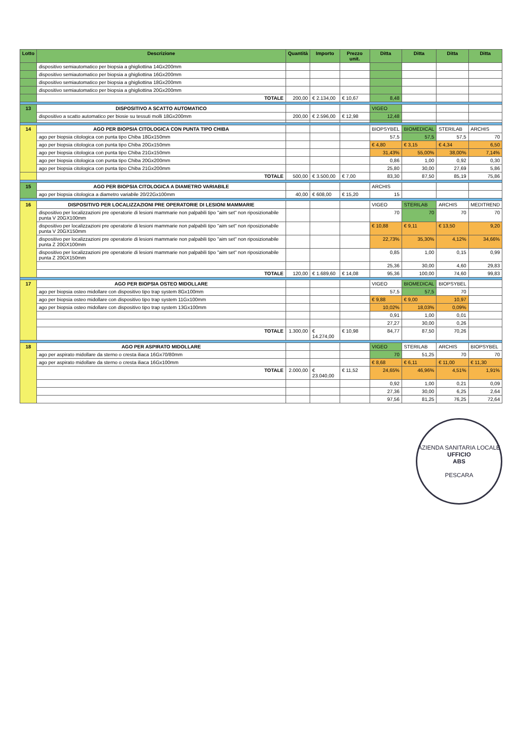| Lotto | Descrizione | Quantità | Importo | Prezzo unit. | Ditta | Ditta | Ditta | Ditta |
| --- | --- | --- | --- | --- | --- | --- | --- | --- |
| | dispositivo semiautomatico per biopsia a ghigliottina 14Gx200mm | | | | | | | |
| | dispositivo semiautomatico per biopsia a ghigliottina 16Gx200mm | | | | | | | |
| | dispositivo semiautomatico per biopsia a ghigliottina 18Gx200mm | | | | | | | |
| | dispositivo semiautomatico per biopsia a ghigliottina 20Gx200mm | | | | | | | |
| | TOTALE | 200,00 | € 2.134,00 | € 10,67 | 8,48 | | | |
| 13 | DISPOSITIVO A SCATTO AUTOMATICO | | | | VIGEO | | | |
| | dispositivo a scatto automatico per biosie su tessuti molli 18Gx200mm | 200,00 | € 2.596,00 | € 12,98 | 12,48 | | | |
| 14 | AGO PER BIOPSIA CITOLOGICA CON PUNTA TIPO CHIBA | | | | BIOPSYBEL | BIOMEDICAL | STERILAB | ARCHIS |
| | ago per biopsia citologica con punta tipo Chiba 18Gx150mm | | | | 57,5 | 57,5 | 57,5 | 70 |
| | ago per biopsia citologica con punta tipo Chiba 20Gx150mm | | | | € 4,80 | € 3,15 | € 4,34 | 6,50 |
| | ago per biopsia citologica con punta tipo Chiba 21Gx150mm | | | | 31,43% | 55,00% | 38,00% | 7,14% |
| | ago per biopsia citologica con punta tipo Chiba 20Gx200mm | | | | 0,86 | 1,00 | 0,92 | 0,30 |
| | ago per biopsia citologica con punta tipo Chiba 21Gx200mm | | | | 25,80 | 30,00 | 27,69 | 5,86 |
| | TOTALE | 500,00 | € 3.500,00 | € 7,00 | 83,30 | 87,50 | 85,19 | 75,86 |
| 15 | AGO PER BIOPSIA CITOLOGICA A DIAMETRO VARIABILE | | | | ARCHIS | | | |
| | ago per biopsia citologica a diametro variabile 20/22Gx100mm | 40,00 | € 608,00 | € 15,20 | 15 | | | |
| 16 | DISPOSITIVO PER LOCALIZZAZIONI PRE OPERATORIE DI LESIONI MAMMARIE | | | | VIGEO | STERILAB | ARCHIS | MEDITREND |
| | dispositivo per localizzazioni pre operatorie di lesioni mammarie non palpabili tipo "aim set" non riposizionabile punta V 20GX100mm | | | | 70 | 70 | 70 | 70 |
| | dispositivo per localizzazioni pre operatorie di lesioni mammarie non palpabili tipo "aim set" non riposizionabile punta V 20GX150mm | | | | € 10,88 | € 9,11 | € 13,50 | 9,20 |
| | dispositivo per localizzazioni pre operatorie di lesioni mammarie non palpabili tipo "aim set" non riposizionabile punta Z 20GX100mm | | | | 22,73% | 35,30% | 4,12% | 34,66% |
| | dispositivo per localizzazioni pre operatorie di lesioni mammarie non palpabili tipo "aim set" non riposizionabile punta Z 20GX150mm | | | | 0,85 | 1,00 | 0,15 | 0,99 |
| | | | | | 25,36 | 30,00 | 4,60 | 29,83 |
| | TOTALE | 120,00 | € 1.689,60 | € 14,08 | 95,36 | 100,00 | 74,60 | 99,83 |
| 17 | AGO PER BIOPSIA OSTEO MIDOLLARE | | | | VIGEO | BIOMEDICAL | BIOPSYBEL | |
| | ago per biopsia osteo midollare con dispositivo tipo trap system 8Gx100mm | | | | 57,5 | 57,5 | 70 | |
| | ago per biopsia osteo midollare con dispositivo tipo trap system 11Gx100mm | | | | € 9,88 | € 9,00 | 10,97 | |
| | ago per biopsia osteo midollare con dispositivo tipo trap system 13Gx100mm | | | | 10,02% | 18,03% | 0,09% | |
| | | | | | 0,91 | 1,00 | 0,01 | |
| | | | | | 27,27 | 30,00 | 0,26 | |
| | TOTALE | 1.300,00 | € 14.274,00 | € 10,98 | 84,77 | 87,50 | 70,26 | |
| 18 | AGO PER ASPIRATO MIDOLLARE | | | | VIGEO | STERILAB | ARCHIS | BIOPSYBEL |
| | ago per aspirato midollare da sterno o cresta iliaca 16Gx70/80mm | | | | 70 | 51,25 | 70 | 70 |
| | ago per aspirato midollare da sterno o cresta iliaca 16Gx100mm | | | | € 8,68 | € 6,11 | € 11,00 | € 11,30 |
| | TOTALE | 2.000,00 | € 23.040,00 | € 11,52 | 24,65% | 46,96% | 4,51% | 1,91% |
| | | | | | 0,92 | 1,00 | 0,21 | 0,09 |
| | | | | | 27,36 | 30,00 | 6,25 | 2,64 |
| | | | | | 97,56 | 81,25 | 76,25 | 72,64 |
AZIENDA SANITARIA LOCALE
UFFICIO
ABS
PESCARA